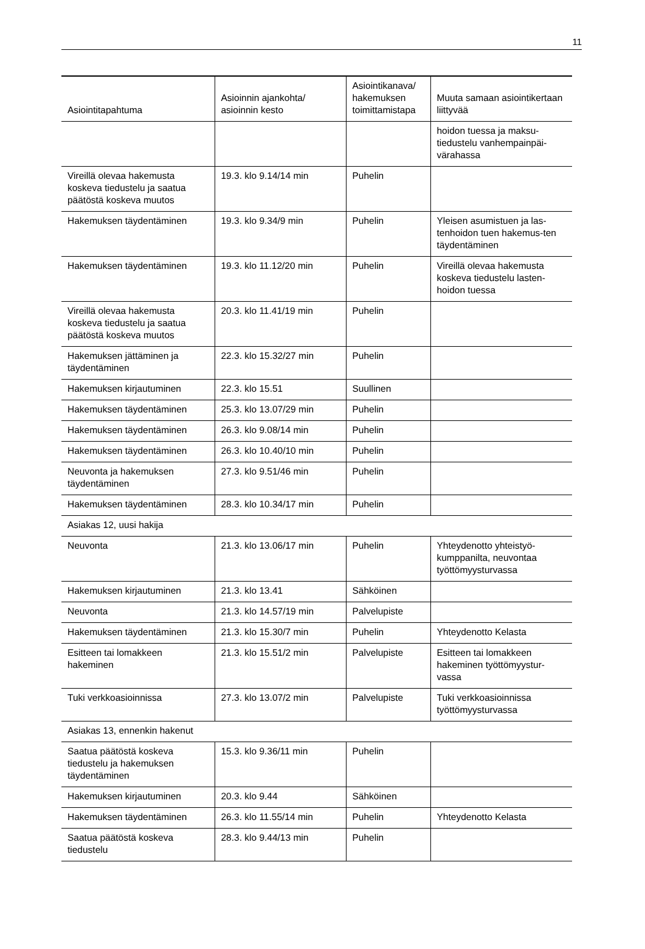11
| Asiointitapahtuma | Asioinnin ajankohta/ asioinnin kesto | Asiointikanava/ hakemuksen toimittamistapa | Muuta samaan asiointikertaan liittyvää |
| --- | --- | --- | --- |
| | | | hoidon tuessa ja maksu-tiedustelu vanhempainpäi-värahassa |
| Vireillä olevaa hakemusta koskeva tiedustelu ja saatua päätöstä koskeva muutos | 19.3. klo 9.14/14 min | Puhelin | |
| Hakemuksen täydentäminen | 19.3. klo 9.34/9 min | Puhelin | Yleisen asumistuen ja las-tenhoidon tuen hakemus-ten täydentäminen |
| Hakemuksen täydentäminen | 19.3. klo 11.12/20 min | Puhelin | Vireillä olevaa hakemusta koskeva tiedustelu lasten-hoidon tuessa |
| Vireillä olevaa hakemusta koskeva tiedustelu ja saatua päätöstä koskeva muutos | 20.3. klo 11.41/19 min | Puhelin | |
| Hakemuksen jättäminen ja täydentäminen | 22.3. klo 15.32/27 min | Puhelin | |
| Hakemuksen kirjautuminen | 22.3. klo 15.51 | Suullinen | |
| Hakemuksen täydentäminen | 25.3. klo 13.07/29 min | Puhelin | |
| Hakemuksen täydentäminen | 26.3. klo 9.08/14 min | Puhelin | |
| Hakemuksen täydentäminen | 26.3. klo 10.40/10 min | Puhelin | |
| Neuvonta ja hakemuksen täydentäminen | 27.3. klo 9.51/46 min | Puhelin | |
| Hakemuksen täydentäminen | 28.3. klo 10.34/17 min | Puhelin | |
| Asiakas 12, uusi hakija | | | |
| Neuvonta | 21.3. klo 13.06/17 min | Puhelin | Yhteydenotto yhteistyö-kumppanilta, neuvontaa työttömyysturvassa |
| Hakemuksen kirjautuminen | 21.3. klo 13.41 | Sähköinen | |
| Neuvonta | 21.3. klo 14.57/19 min | Palvelupiste | |
| Hakemuksen täydentäminen | 21.3. klo 15.30/7 min | Puhelin | Yhteydenotto Kelasta |
| Esitteen tai lomakkeen hakeminen | 21.3. klo 15.51/2 min | Palvelupiste | Esitteen tai lomakkeen hakeminen työttömyystur-vassa |
| Tuki verkkoasioinnissa | 27.3. klo 13.07/2 min | Palvelupiste | Tuki verkkoasioinnissa työttömyysturvassa |
| Asiakas 13, ennenkin hakenut | | | |
| Saatua päätöstä koskeva tiedustelu ja hakemuksen täydentäminen | 15.3. klo 9.36/11 min | Puhelin | |
| Hakemuksen kirjautuminen | 20.3. klo 9.44 | Sähköinen | |
| Hakemuksen täydentäminen | 26.3. klo 11.55/14 min | Puhelin | Yhteydenotto Kelasta |
| Saatua päätöstä koskeva tiedustelu | 28.3. klo 9.44/13 min | Puhelin | |